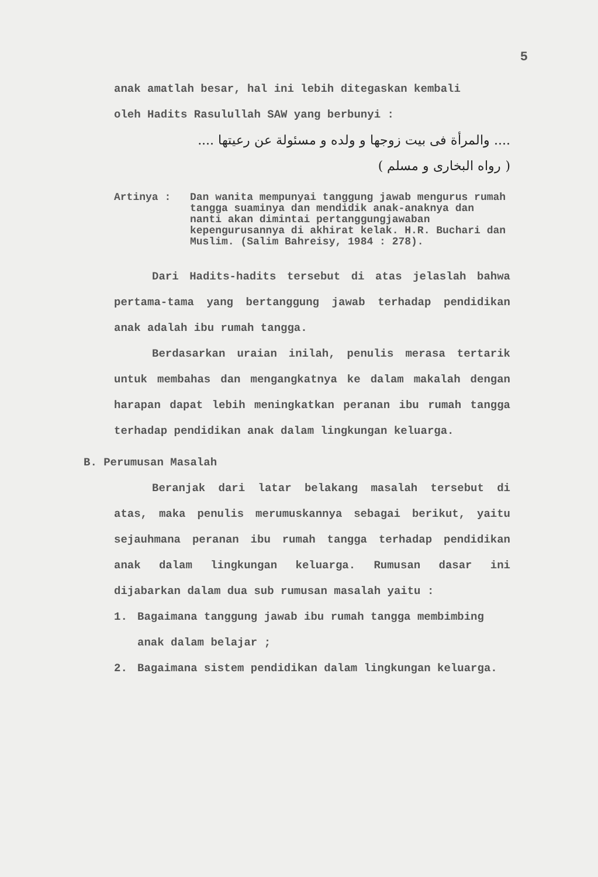5
anak amatlah besar, hal ini lebih ditegaskan kembali
oleh Hadits Rasulullah SAW yang berbunyi :
.... والمرأة فى بيت زوجها و ولده و مسئولة عن رعيتها ....
( رواه البخارى و مسلم )
Artinya : Dan wanita mempunyai tanggung jawab mengurus rumah tangga suaminya dan mendidik anak-anaknya dan nanti akan dimintai pertanggungjawaban kepengurusannya di akhirat kelak. H.R. Buchari dan Muslim. (Salim Bahreisy, 1984 : 278).
Dari Hadits-hadits tersebut di atas jelaslah bahwa pertama-tama yang bertanggung jawab terhadap pendidikan anak adalah ibu rumah tangga.
Berdasarkan uraian inilah, penulis merasa tertarik untuk membahas dan mengangkatnya ke dalam makalah dengan harapan dapat lebih meningkatkan peranan ibu rumah tangga terhadap pendidikan anak dalam lingkungan keluarga.
B. Perumusan Masalah
Beranjak dari latar belakang masalah tersebut di atas, maka penulis merumuskannya sebagai berikut, yaitu sejauhmana peranan ibu rumah tangga terhadap pendidikan anak dalam lingkungan keluarga. Rumusan dasar ini dijabarkan dalam dua sub rumusan masalah yaitu :
1. Bagaimana tanggung jawab ibu rumah tangga membimbing anak dalam belajar ;
2. Bagaimana sistem pendidikan dalam lingkungan keluarga.